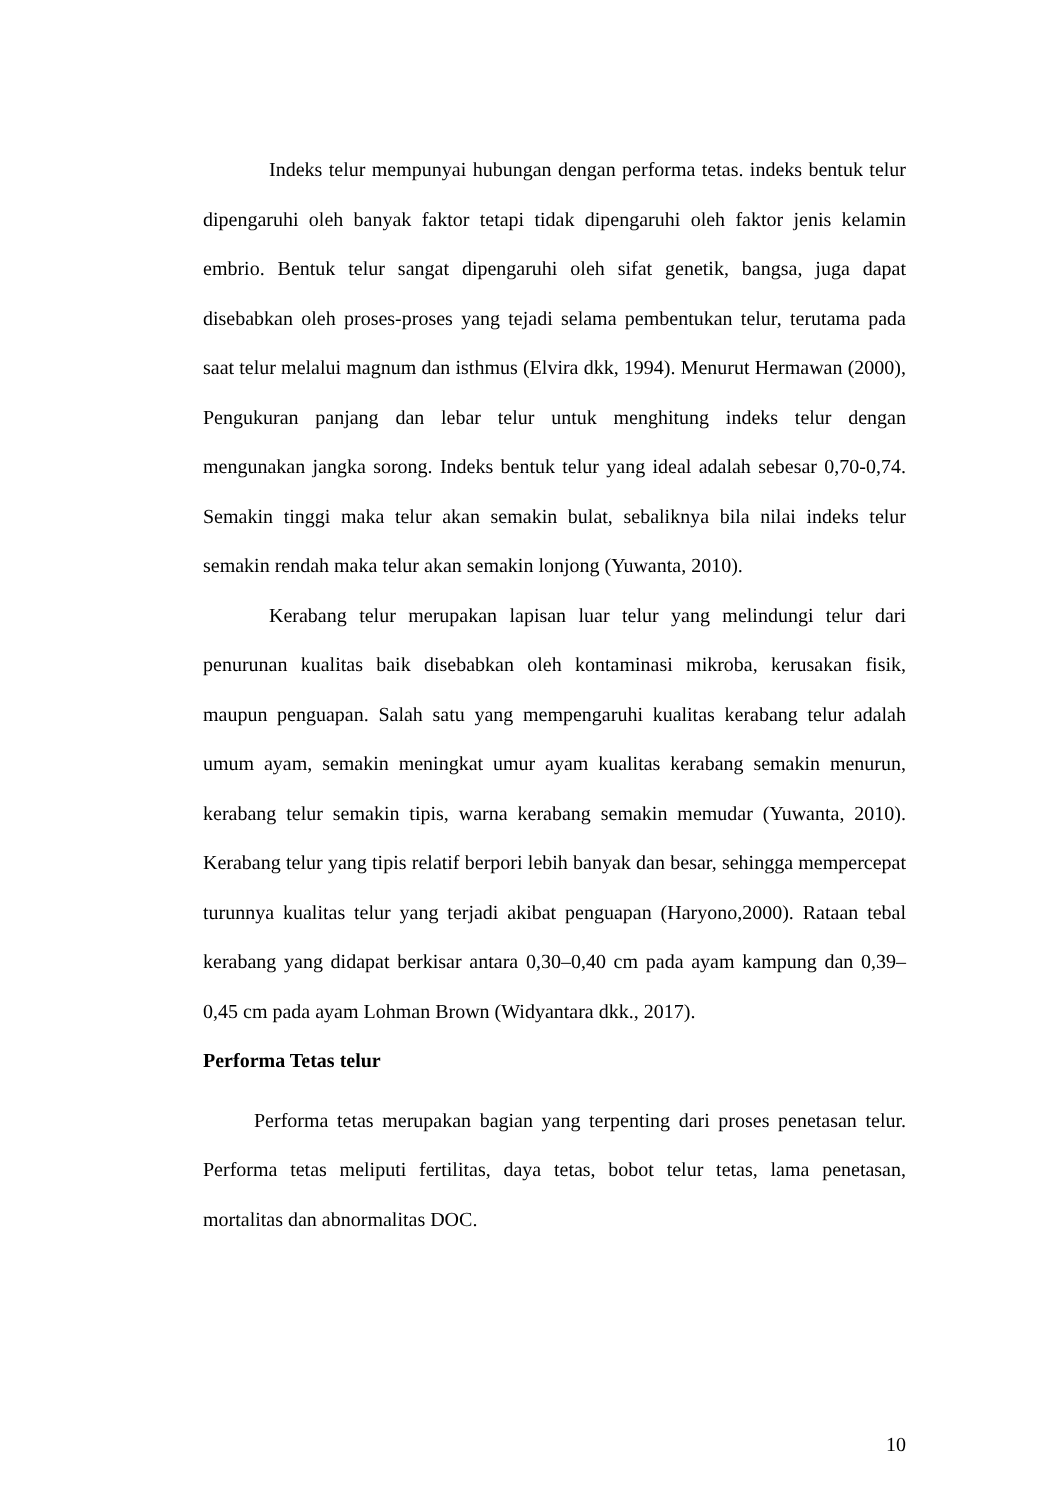Indeks telur mempunyai hubungan dengan performa tetas. indeks bentuk telur dipengaruhi oleh banyak faktor tetapi tidak dipengaruhi oleh faktor jenis kelamin embrio. Bentuk telur sangat dipengaruhi oleh sifat genetik, bangsa, juga dapat disebabkan oleh proses-proses yang tejadi selama pembentukan telur, terutama pada saat telur melalui magnum dan isthmus (Elvira dkk, 1994). Menurut Hermawan (2000), Pengukuran panjang dan lebar telur untuk menghitung indeks telur dengan mengunakan jangka sorong. Indeks bentuk telur yang ideal adalah sebesar 0,70-0,74. Semakin tinggi maka telur akan semakin bulat, sebaliknya bila nilai indeks telur semakin rendah maka telur akan semakin lonjong (Yuwanta, 2010).
Kerabang telur merupakan lapisan luar telur yang melindungi telur dari penurunan kualitas baik disebabkan oleh kontaminasi mikroba, kerusakan fisik, maupun penguapan. Salah satu yang mempengaruhi kualitas kerabang telur adalah umum ayam, semakin meningkat umur ayam kualitas kerabang semakin menurun, kerabang telur semakin tipis, warna kerabang semakin memudar (Yuwanta, 2010). Kerabang telur yang tipis relatif berpori lebih banyak dan besar, sehingga mempercepat turunnya kualitas telur yang terjadi akibat penguapan (Haryono,2000). Rataan tebal kerabang yang didapat berkisar antara 0,30–0,40 cm pada ayam kampung dan 0,39–0,45 cm pada ayam Lohman Brown (Widyantara dkk., 2017).
Performa Tetas telur
Performa tetas merupakan bagian yang terpenting dari proses penetasan telur. Performa tetas meliputi fertilitas, daya tetas, bobot telur tetas, lama penetasan, mortalitas dan abnormalitas DOC.
10